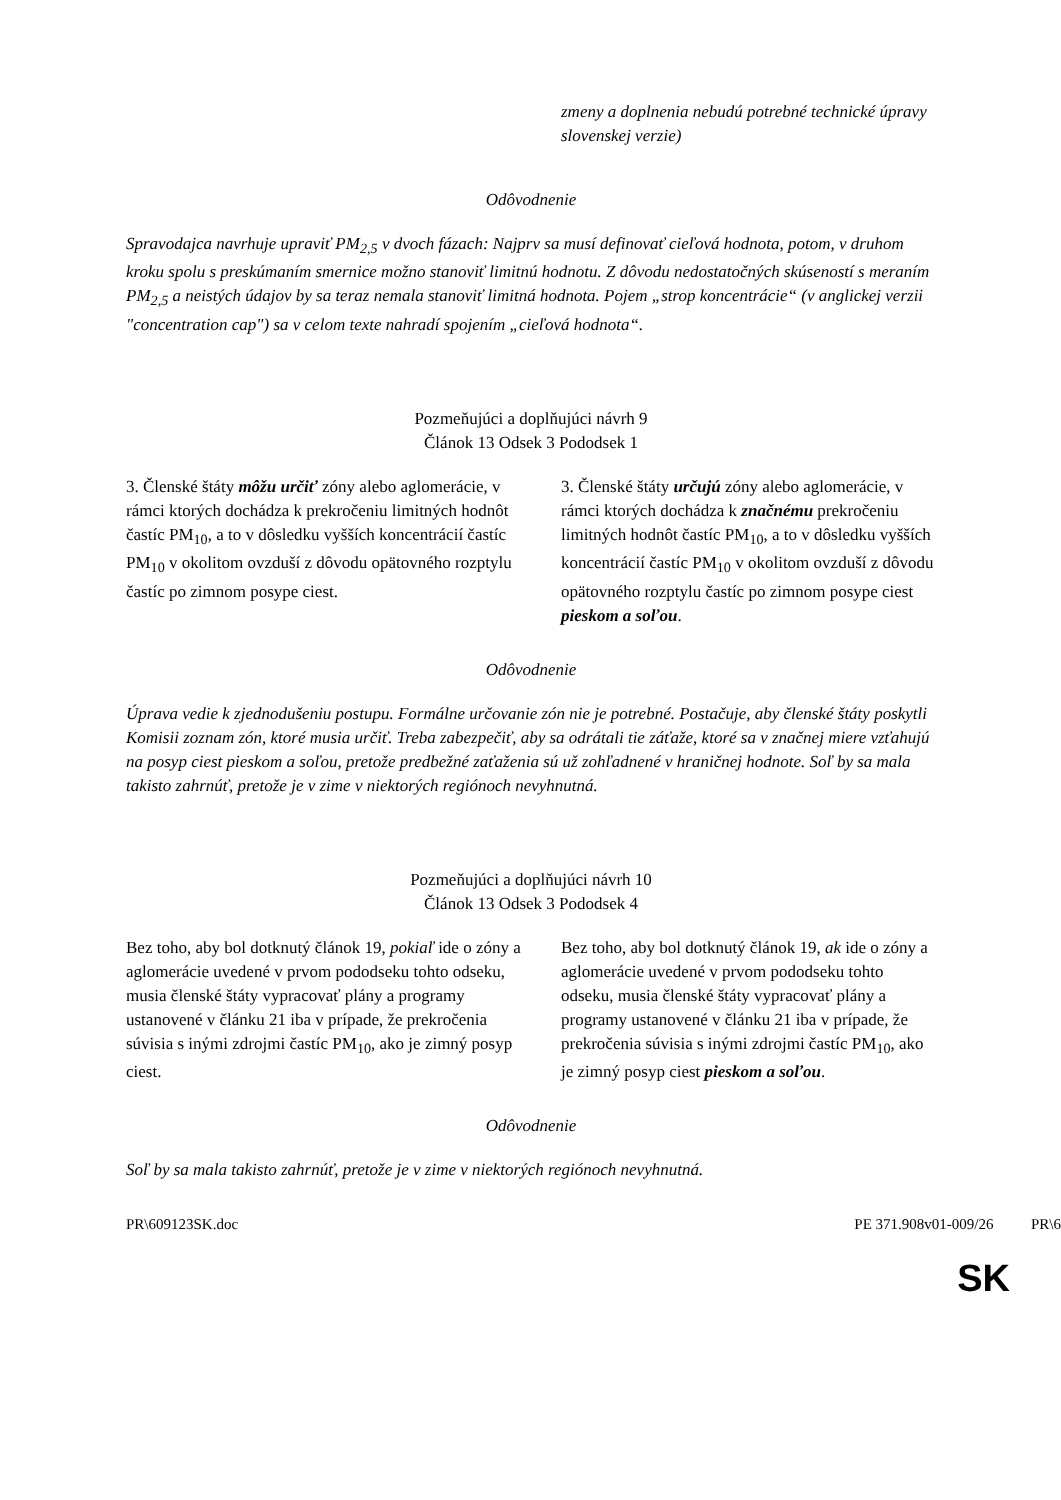| | zmeny a doplnenia nebudú potrebné technické úpravy slovenskej verzie) |
Odôvodnenie
Spravodajca navrhuje upraviť PM<sub>2,5</sub> v dvoch fázach: Najprv sa musí definovať cieľová hodnota, potom, v druhom kroku spolu s preskúmaním smernice možno stanoviť limitnú hodnotu. Z dôvodu nedostatočných skúseností s meraním PM<sub>2,5</sub> a neistých údajov by sa teraz nemala stanoviť limitná hodnota. Pojem „strop koncentrácie“ (v anglickej verzii "concentration cap") sa v celom texte nahradí spojením „cieľová hodnota“.
Pozmeňujúci a doplňujúci návrh 9
Článok 13 Odsek 3 Pododsek 1
| 3. Členské štáty môžu určiť zóny alebo aglomerácie, v rámci ktorých dochádza k prekročeniu limitných hodnôt častíc PM<sub>10</sub>, a to v dôsledku vyšších koncentrácií častíc PM<sub>10</sub> v okolitom ovzduší z dôvodu opätovného rozptylu častíc po zimnom posype ciest. | 3. Členské štáty určujú zóny alebo aglomerácie, v rámci ktorých dochádza k značnému prekročeniu limitných hodnôt častíc PM<sub>10</sub>, a to v dôsledku vyšších koncentrácií častíc PM<sub>10</sub> v okolitom ovzduší z dôvodu opätovného rozptylu častíc po zimnom posype ciest pieskom a soľou . |
Odôvodnenie
Úprava vedie k zjednodušeniu postupu. Formálne určovanie zón nie je potrebné. Postačuje, aby členské štáty poskytli Komisii zoznam zón, ktoré musia určiť. Treba zabezpečiť, aby sa odrátali tie záťaže, ktoré sa v značnej miere vzťahujú na posyp ciest pieskom a soľou, pretože predbežné zaťaženia sú už zohľadnené v hraničnej hodnote. Soľ by sa mala takisto zahrnúť, pretože je v zime v niektorých regiónoch nevyhnutná.
Pozmeňujúci a doplňujúci návrh 10
Článok 13 Odsek 3 Pododsek 4
| Bez toho, aby bol dotknutý článok 19, pokiaľ ide o zóny a aglomerácie uvedené v prvom pododseku tohto odseku, musia členské štáty vypracovať plány a programy ustanovené v článku 21 iba v prípade, že prekročenia súvisia s inými zdrojmi častíc PM<sub>10</sub>, ako je zimný posyp ciest. | Bez toho, aby bol dotknutý článok 19, ak ide o zóny a aglomerácie uvedené v prvom pododseku tohto odseku, musia členské štáty vypracovať plány a programy ustanovené v článku 21 iba v prípade, že prekročenia súvisia s inými zdrojmi častíc PM<sub>10</sub>, ako je zimný posyp ciest pieskom a soľou . |
Odôvodnenie
Soľ by sa mala takisto zahrnúť, pretože je v zime v niektorých regiónoch nevyhnutná.
PR\609123SK.doc PE 371.908v01-009/26 PR\6
SK